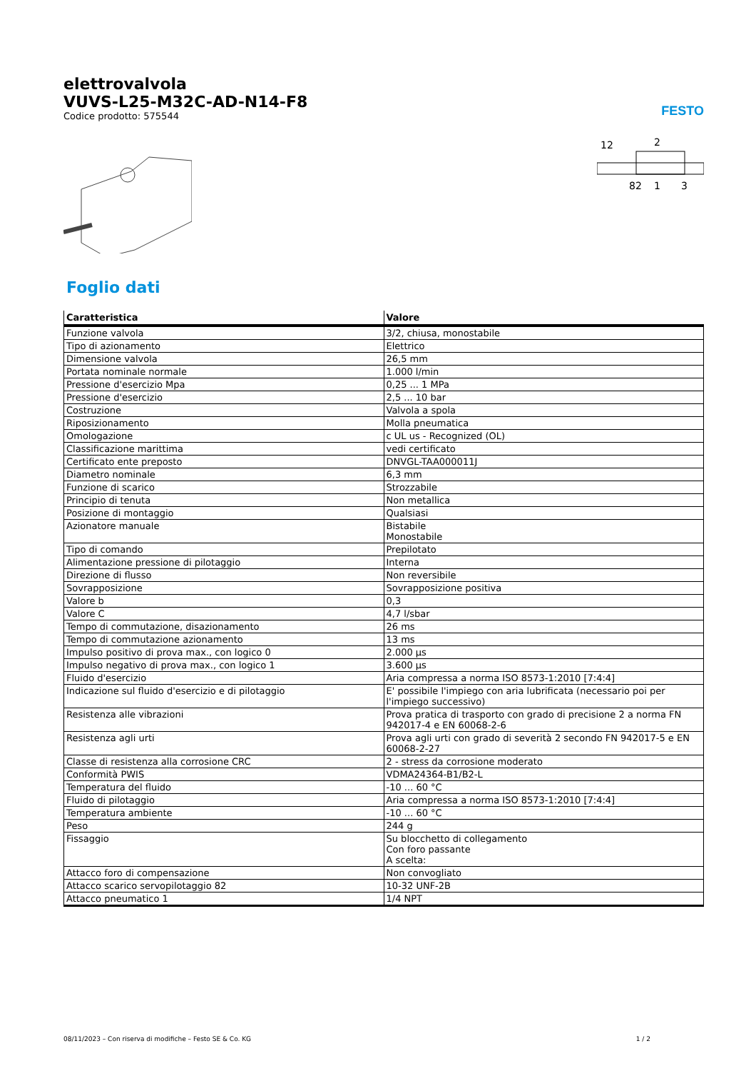elettrovalvola
VUVS-L25-M32C-AD-N14-F8
Codice prodotto: 575544
FESTO
12
2
82
1
3
Foglio dati
| Caratteristica | Valore |
| --- | --- |
| Funzione valvola | 3/2, chiusa, monostabile |
| Tipo di azionamento | Elettrico |
| Dimensione valvola | 26,5 mm |
| Portata nominale normale | 1.000 l/min |
| Pressione d'esercizio Mpa | 0,25 ... 1 MPa |
| Pressione d'esercizio | 2,5 ... 10 bar |
| Costruzione | Valvola a spola |
| Riposizionamento | Molla pneumatica |
| Omologazione | c UL us - Recognized (OL) |
| Classificazione marittima | vedi certificato |
| Certificato ente preposto | DNVGL-TAA000011J |
| Diametro nominale | 6,3 mm |
| Funzione di scarico | Strozzabile |
| Principio di tenuta | Non metallica |
| Posizione di montaggio | Qualsiasi |
| Azionatore manuale | Bistabile Monostabile |
| Tipo di comando | Prepilotato |
| Alimentazione pressione di pilotaggio | Interna |
| Direzione di flusso | Non reversibile |
| Sovrapposizione | Sovrapposizione positiva |
| Valore b | 0,3 |
| Valore C | 4,7 l/sbar |
| Tempo di commutazione, disazionamento | 26 ms |
| Tempo di commutazione azionamento | 13 ms |
| Impulso positivo di prova max., con logico 0 | 2.000 µs |
| Impulso negativo di prova max., con logico 1 | 3.600 µs |
| Fluido d'esercizio | Aria compressa a norma ISO 8573-1:2010 [7:4:4] |
| Indicazione sul fluido d'esercizio e di pilotaggio | E' possibile l'impiego con aria lubrificata (necessario poi per l'impiego successivo) |
| Resistenza alle vibrazioni | Prova pratica di trasporto con grado di precisione 2 a norma FN 942017-4 e EN 60068-2-6 |
| Resistenza agli urti | Prova agli urti con grado di severità 2 secondo FN 942017-5 e EN 60068-2-27 |
| Classe di resistenza alla corrosione CRC | 2 - stress da corrosione moderato |
| Conformità PWIS | VDMA24364-B1/B2-L |
| Temperatura del fluido | -10 ... 60 °C |
| Fluido di pilotaggio | Aria compressa a norma ISO 8573-1:2010 [7:4:4] |
| Temperatura ambiente | -10 ... 60 °C |
| Peso | 244 g |
| Fissaggio | Su blocchetto di collegamento Con foro passante A scelta: |
| Attacco foro di compensazione | Non convogliato |
| Attacco scarico servopilotaggio 82 | 10-32 UNF-2B |
| Attacco pneumatico 1 | 1/4 NPT |
08/11/2023 – Con riserva di modifiche – Festo SE & Co. KG 1 / 2